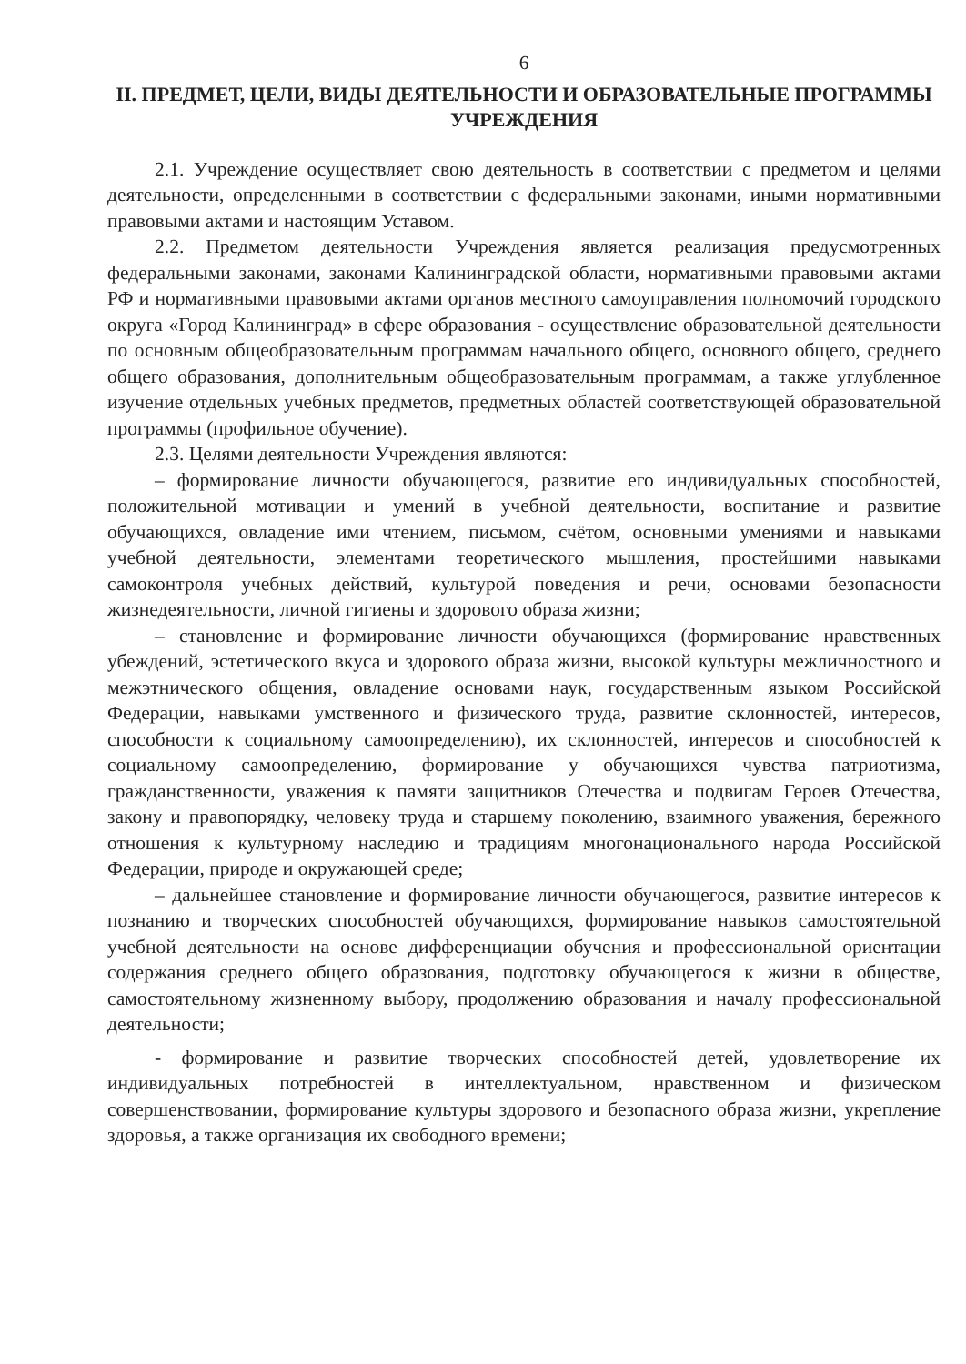6
II. ПРЕДМЕТ, ЦЕЛИ, ВИДЫ ДЕЯТЕЛЬНОСТИ И ОБРАЗОВАТЕЛЬНЫЕ ПРОГРАММЫ УЧРЕЖДЕНИЯ
2.1. Учреждение осуществляет свою деятельность в соответствии с предметом и целями деятельности, определенными в соответствии с федеральными законами, иными нормативными правовыми актами и настоящим Уставом.
2.2. Предметом деятельности Учреждения является реализация предусмотренных федеральными законами, законами Калининградской области, нормативными правовыми актами РФ и нормативными правовыми актами органов местного самоуправления полномочий городского округа «Город Калининград» в сфере образования - осуществление образовательной деятельности по основным общеобразовательным программам начального общего, основного общего, среднего общего образования, дополнительным общеобразовательным программам, а также углубленное изучение отдельных учебных предметов, предметных областей соответствующей образовательной программы (профильное обучение).
2.3. Целями деятельности Учреждения являются:
– формирование личности обучающегося, развитие его индивидуальных способностей, положительной мотивации и умений в учебной деятельности, воспитание и развитие обучающихся, овладение ими чтением, письмом, счётом, основными умениями и навыками учебной деятельности, элементами теоретического мышления, простейшими навыками самоконтроля учебных действий, культурой поведения и речи, основами безопасности жизнедеятельности, личной гигиены и здорового образа жизни;
– становление и формирование личности обучающихся (формирование нравственных убеждений, эстетического вкуса и здорового образа жизни, высокой культуры межличностного и межэтнического общения, овладение основами наук, государственным языком Российской Федерации, навыками умственного и физического труда, развитие склонностей, интересов, способности к социальному самоопределению), их склонностей, интересов и способностей к социальному самоопределению, формирование у обучающихся чувства патриотизма, гражданственности, уважения к памяти защитников Отечества и подвигам Героев Отечества, закону и правопорядку, человеку труда и старшему поколению, взаимного уважения, бережного отношения к культурному наследию и традициям многонационального народа Российской Федерации, природе и окружающей среде;
– дальнейшее становление и формирование личности обучающегося, развитие интересов к познанию и творческих способностей обучающихся, формирование навыков самостоятельной учебной деятельности на основе дифференциации обучения и профессиональной ориентации содержания среднего общего образования, подготовку обучающегося к жизни в обществе, самостоятельному жизненному выбору, продолжению образования и началу профессиональной деятельности;
- формирование и развитие творческих способностей детей, удовлетворение их индивидуальных потребностей в интеллектуальном, нравственном и физическом совершенствовании, формирование культуры здорового и безопасного образа жизни, укрепление здоровья, а также организация их свободного времени;